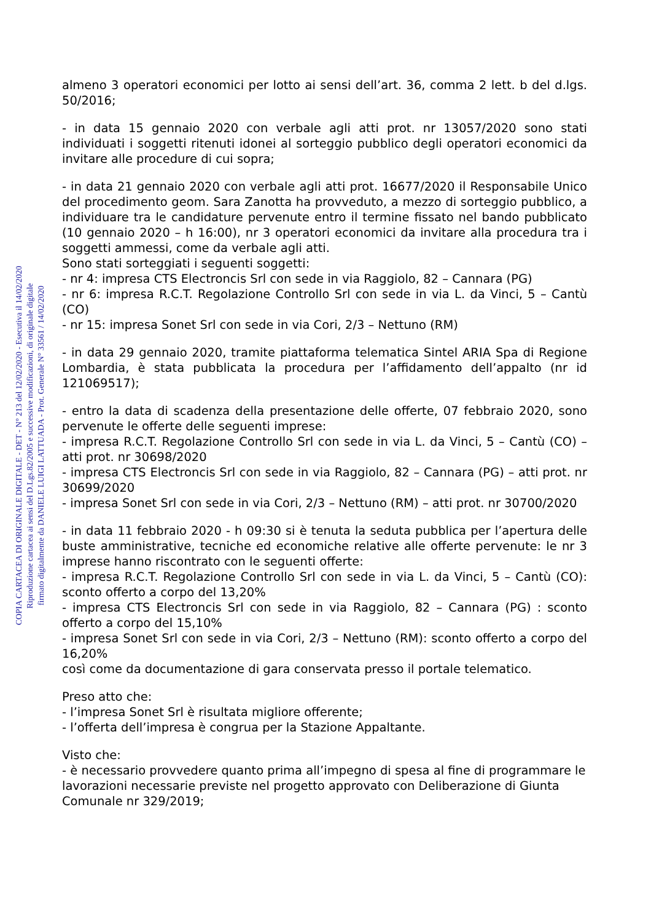almeno 3 operatori economici per lotto ai sensi dell’art. 36, comma 2 lett. b del d.lgs. 50/2016;
- in data 15 gennaio 2020 con verbale agli atti prot. nr 13057/2020 sono stati individuati i soggetti ritenuti idonei al sorteggio pubblico degli operatori economici da invitare alle procedure di cui sopra;
- in data 21 gennaio 2020 con verbale agli atti prot. 16677/2020 il Responsabile Unico del procedimento geom. Sara Zanotta ha provveduto, a mezzo di sorteggio pubblico, a individuare tra le candidature pervenute entro il termine fissato nel bando pubblicato (10 gennaio 2020 – h 16:00), nr 3 operatori economici da invitare alla procedura tra i soggetti ammessi, come da verbale agli atti.
Sono stati sorteggiati i seguenti soggetti:
- nr 4: impresa CTS Electroncis Srl con sede in via Raggiolo, 82 – Cannara (PG)
- nr 6: impresa R.C.T. Regolazione Controllo Srl con sede in via L. da Vinci, 5 – Cantù (CO)
- nr 15: impresa Sonet Srl con sede in via Cori, 2/3 – Nettuno (RM)
- in data 29 gennaio 2020, tramite piattaforma telematica Sintel ARIA Spa di Regione Lombardia, è stata pubblicata la procedura per l’affidamento dell’appalto (nr id 121069517);
- entro la data di scadenza della presentazione delle offerte, 07 febbraio 2020, sono pervenute le offerte delle seguenti imprese:
- impresa R.C.T. Regolazione Controllo Srl con sede in via L. da Vinci, 5 – Cantù (CO) – atti prot. nr 30698/2020
- impresa CTS Electroncis Srl con sede in via Raggiolo, 82 – Cannara (PG) – atti prot. nr 30699/2020
- impresa Sonet Srl con sede in via Cori, 2/3 – Nettuno (RM) – atti prot. nr 30700/2020
- in data 11 febbraio 2020 - h 09:30 si è tenuta la seduta pubblica per l’apertura delle buste amministrative, tecniche ed economiche relative alle offerte pervenute: le nr 3 imprese hanno riscontrato con le seguenti offerte:
- impresa R.C.T. Regolazione Controllo Srl con sede in via L. da Vinci, 5 – Cantù (CO): sconto offerto a corpo del 13,20%
- impresa CTS Electroncis Srl con sede in via Raggiolo, 82 – Cannara (PG) : sconto offerto a corpo del 15,10%
- impresa Sonet Srl con sede in via Cori, 2/3 – Nettuno (RM): sconto offerto a corpo del 16,20%
così come da documentazione di gara conservata presso il portale telematico.
Preso atto che:
- l’impresa Sonet Srl è risultata migliore offerente;
- l’offerta dell’impresa è congrua per la Stazione Appaltante.
Visto che:
- è necessario provvedere quanto prima all’impegno di spesa al fine di programmare le lavorazioni necessarie previste nel progetto approvato con Deliberazione di Giunta Comunale nr 329/2019;
COPIA CARTACEA DI ORIGINALE DIGITALE - DET - N° 213 del 12/02/2020 - Esecutiva il 14/02/2020
Riproduzione cartacea ai sensi del D.Lgs.82/2005 e successive modificazioni, di originale digitale
firmato digitalmente da DANIELE LUIGI LATTUADA - Prot. Generale N° 33561 / 14/02/2020